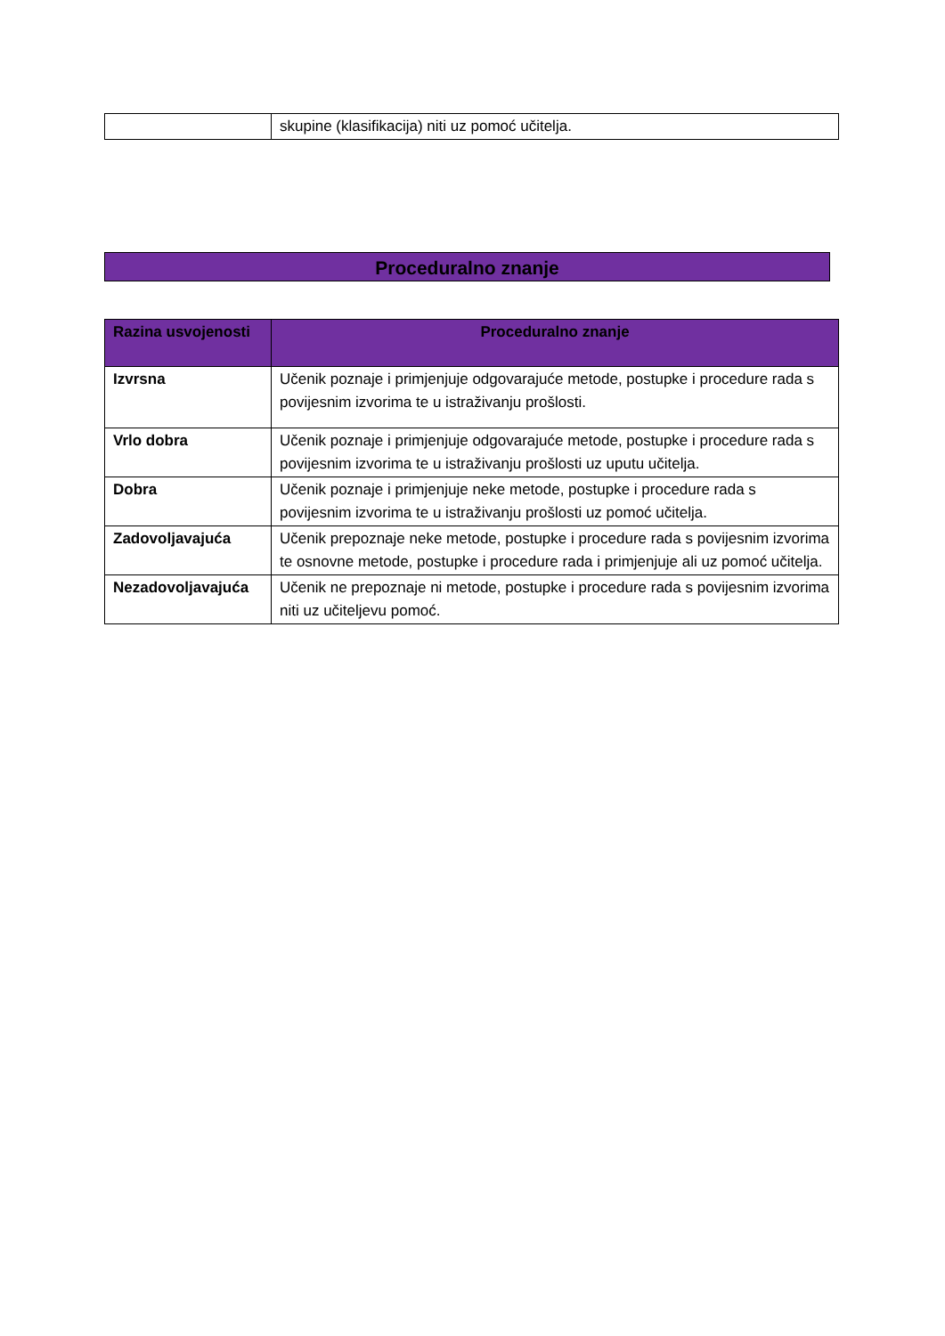| | skupine (klasifikacija) niti uz pomoć učitelja. |
Proceduralno znanje
| Razina usvojenosti | Proceduralno znanje |
| --- | --- |
| Izvrsna | Učenik poznaje i primjenjuje odgovarajuće metode, postupke i procedure rada s povijesnim izvorima te u istraživanju prošlosti. |
| Vrlo dobra | Učenik poznaje i primjenjuje odgovarajuće metode, postupke i procedure rada s povijesnim izvorima te u istraživanju prošlosti uz uputu učitelja. |
| Dobra | Učenik poznaje i primjenjuje neke metode, postupke i procedure rada s povijesnim izvorima te u istraživanju prošlosti uz pomoć učitelja. |
| Zadovoljavajuća | Učenik prepoznaje neke metode, postupke i procedure rada s povijesnim izvorima te osnovne metode, postupke i procedure rada i primjenjuje ali uz pomoć učitelja. |
| Nezadovoljavajuća | Učenik ne prepoznaje ni metode, postupke i procedure rada s povijesnim izvorima niti uz učiteljevu pomoć. |